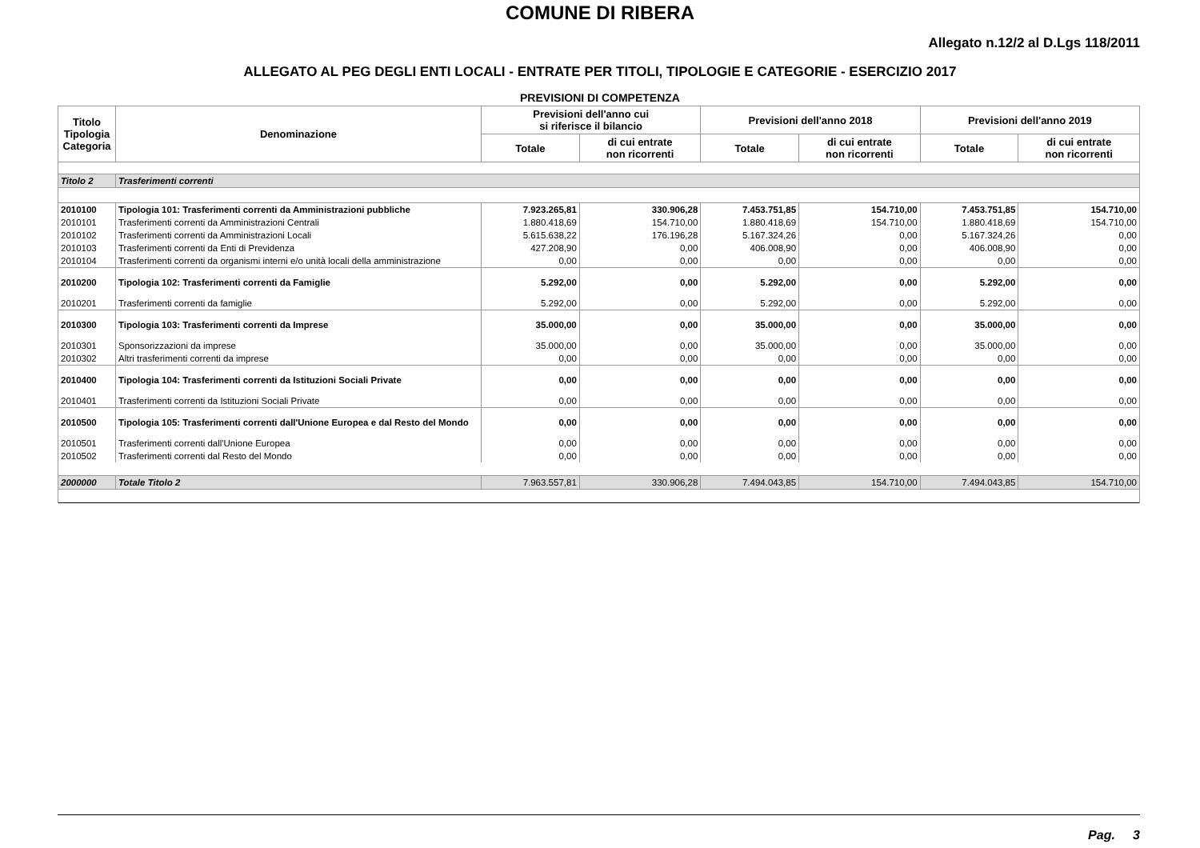COMUNE DI RIBERA
Allegato n.12/2 al D.Lgs 118/2011
ALLEGATO AL PEG DEGLI ENTI LOCALI - ENTRATE PER TITOLI, TIPOLOGIE E CATEGORIE - ESERCIZIO 2017
PREVISIONI DI COMPETENZA
| Titolo Tipologia Categoria | Denominazione | Previsioni dell'anno cui si riferisce il bilancio | | Previsioni dell'anno 2018 | | Previsioni dell'anno 2019 | |
| --- | --- | --- | --- | --- | --- | --- | --- |
| | | Totale | di cui entrate non ricorrenti | Totale | di cui entrate non ricorrenti | Totale | di cui entrate non ricorrenti |
| Titolo 2 | Trasferimenti correnti | | | | | | |
| 2010100 | Tipologia 101: Trasferimenti correnti da Amministrazioni pubbliche | 7.923.265,81 | 330.906,28 | 7.453.751,85 | 154.710,00 | 7.453.751,85 | 154.710,00 |
| 2010101 | Trasferimenti correnti da Amministrazioni Centrali | 1.880.418,69 | 154.710,00 | 1.880.418,69 | 154.710,00 | 1.880.418,69 | 154.710,00 |
| 2010102 | Trasferimenti correnti da Amministrazioni Locali | 5.615.638,22 | 176.196,28 | 5.167.324,26 | 0,00 | 5.167.324,26 | 0,00 |
| 2010103 | Trasferimenti correnti da Enti di Previdenza | 427.208,90 | 0,00 | 406.008,90 | 0,00 | 406.008,90 | 0,00 |
| 2010104 | Trasferimenti correnti da organismi interni e/o unità locali della amministrazione | 0,00 | 0,00 | 0,00 | 0,00 | 0,00 | 0,00 |
| 2010200 | Tipologia 102: Trasferimenti correnti da Famiglie | 5.292,00 | 0,00 | 5.292,00 | 0,00 | 5.292,00 | 0,00 |
| 2010201 | Trasferimenti correnti da famiglie | 5.292,00 | 0,00 | 5.292,00 | 0,00 | 5.292,00 | 0,00 |
| 2010300 | Tipologia 103: Trasferimenti correnti da Imprese | 35.000,00 | 0,00 | 35.000,00 | 0,00 | 35.000,00 | 0,00 |
| 2010301 | Sponsorizzazioni da imprese | 35.000,00 | 0,00 | 35.000,00 | 0,00 | 35.000,00 | 0,00 |
| 2010302 | Altri trasferimenti correnti da imprese | 0,00 | 0,00 | 0,00 | 0,00 | 0,00 | 0,00 |
| 2010400 | Tipologia 104: Trasferimenti correnti da Istituzioni Sociali Private | 0,00 | 0,00 | 0,00 | 0,00 | 0,00 | 0,00 |
| 2010401 | Trasferimenti correnti da Istituzioni Sociali Private | 0,00 | 0,00 | 0,00 | 0,00 | 0,00 | 0,00 |
| 2010500 | Tipologia 105: Trasferimenti correnti dall'Unione Europea e dal Resto del Mondo | 0,00 | 0,00 | 0,00 | 0,00 | 0,00 | 0,00 |
| 2010501 | Trasferimenti correnti dall'Unione Europea | 0,00 | 0,00 | 0,00 | 0,00 | 0,00 | 0,00 |
| 2010502 | Trasferimenti correnti dal Resto del Mondo | 0,00 | 0,00 | 0,00 | 0,00 | 0,00 | 0,00 |
| 2000000 | Totale Titolo 2 | 7.963.557,81 | 330.906,28 | 7.494.043,85 | 154.710,00 | 7.494.043,85 | 154.710,00 |
Pag. 3